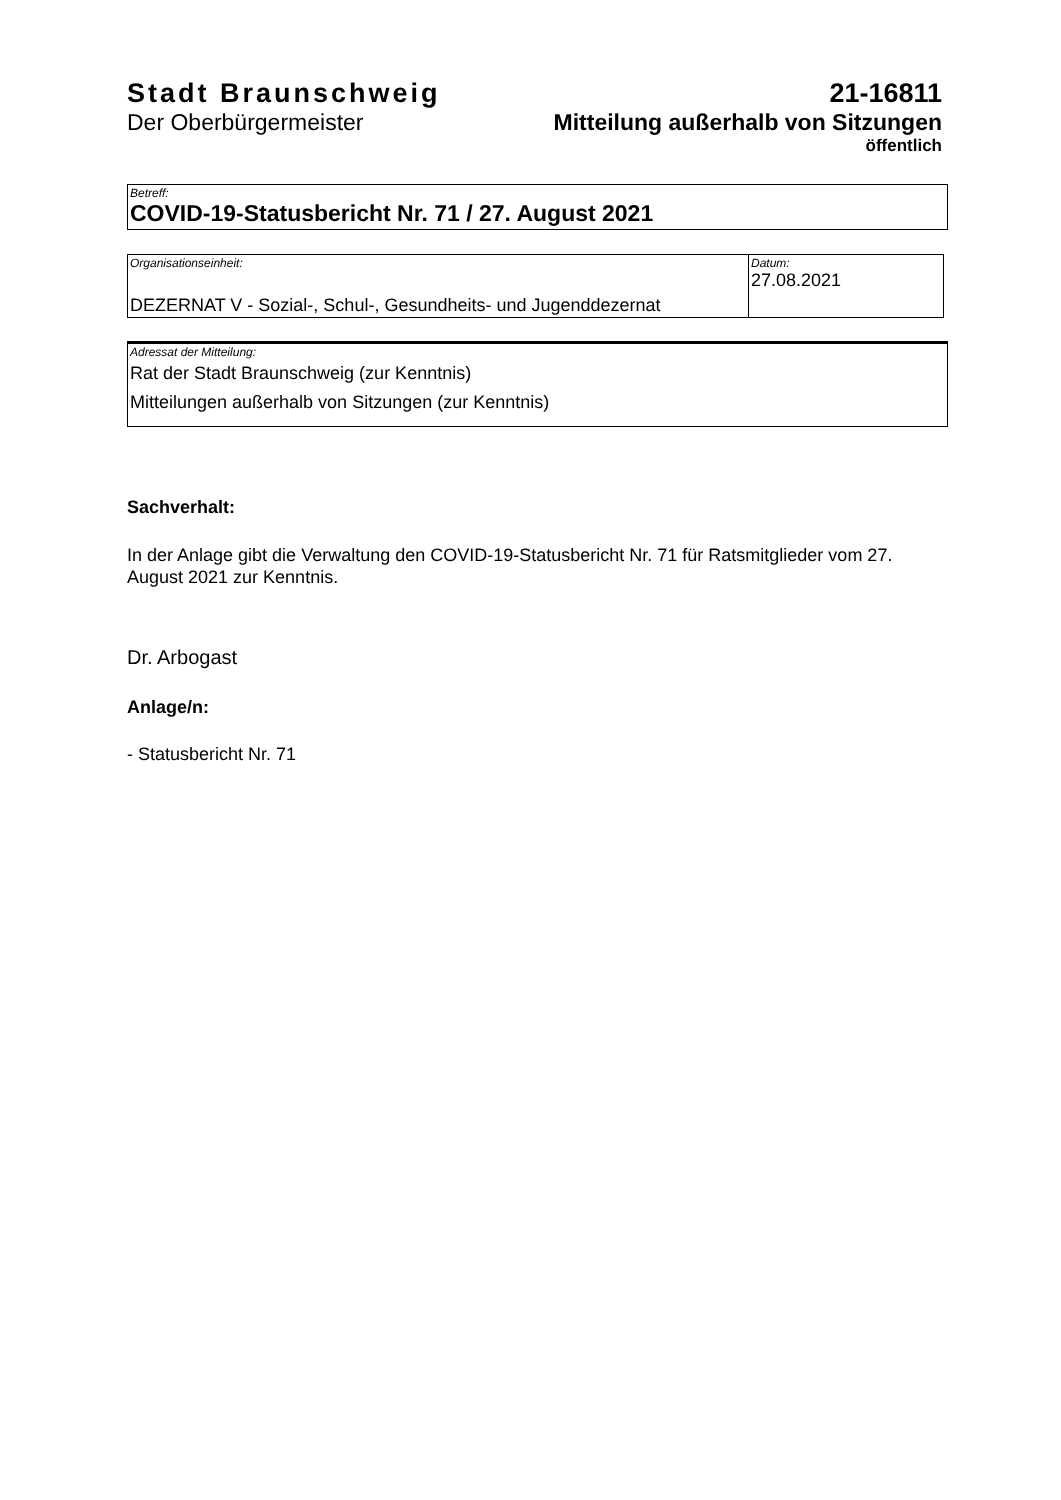Stadt Braunschweig
Der Oberbürgermeister
21-16811
Mitteilung außerhalb von Sitzungen
öffentlich
Betreff:
COVID-19-Statusbericht Nr. 71 / 27. August 2021
Organisationseinheit:
DEZERNAT V - Sozial-, Schul-, Gesundheits- und Jugenddezernat
Datum:
27.08.2021
Adressat der Mitteilung:
Rat der Stadt Braunschweig (zur Kenntnis)
Mitteilungen außerhalb von Sitzungen (zur Kenntnis)
Sachverhalt:
In der Anlage gibt die Verwaltung den COVID-19-Statusbericht Nr. 71 für Ratsmitglieder vom 27. August 2021 zur Kenntnis.
Dr. Arbogast
Anlage/n:
- Statusbericht Nr. 71